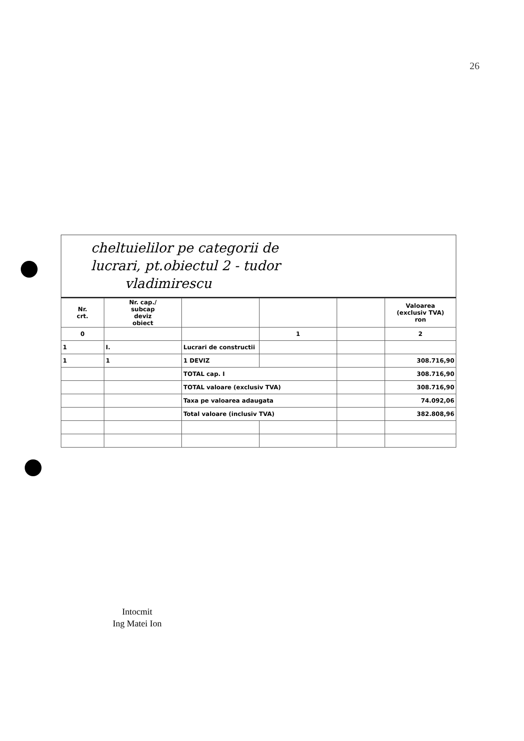26
cheltuielilor pe categorii de
lucrari, pt.obiectul 2 - tudor
vladimirescu
| Nr. crt. | Nr. cap./ subcap deviz obiect | | | | Valoarea (exclusiv TVA) ron |
| 0 | | | 1 | | 2 |
| 1 | I. | Lucrari de constructii | | | |
| 1 | 1 | 1 DEVIZ | | | 308.716,90 |
| | | TOTAL cap. I | | | 308.716,90 |
| | | TOTAL valoare (exclusiv TVA) | | | 308.716,90 |
| | | Taxa pe valoarea adaugata | | | 74.092,06 |
| | | Total valoare (inclusiv TVA) | | | 382.808,96 |
Intocmit
Ing Matei Ion